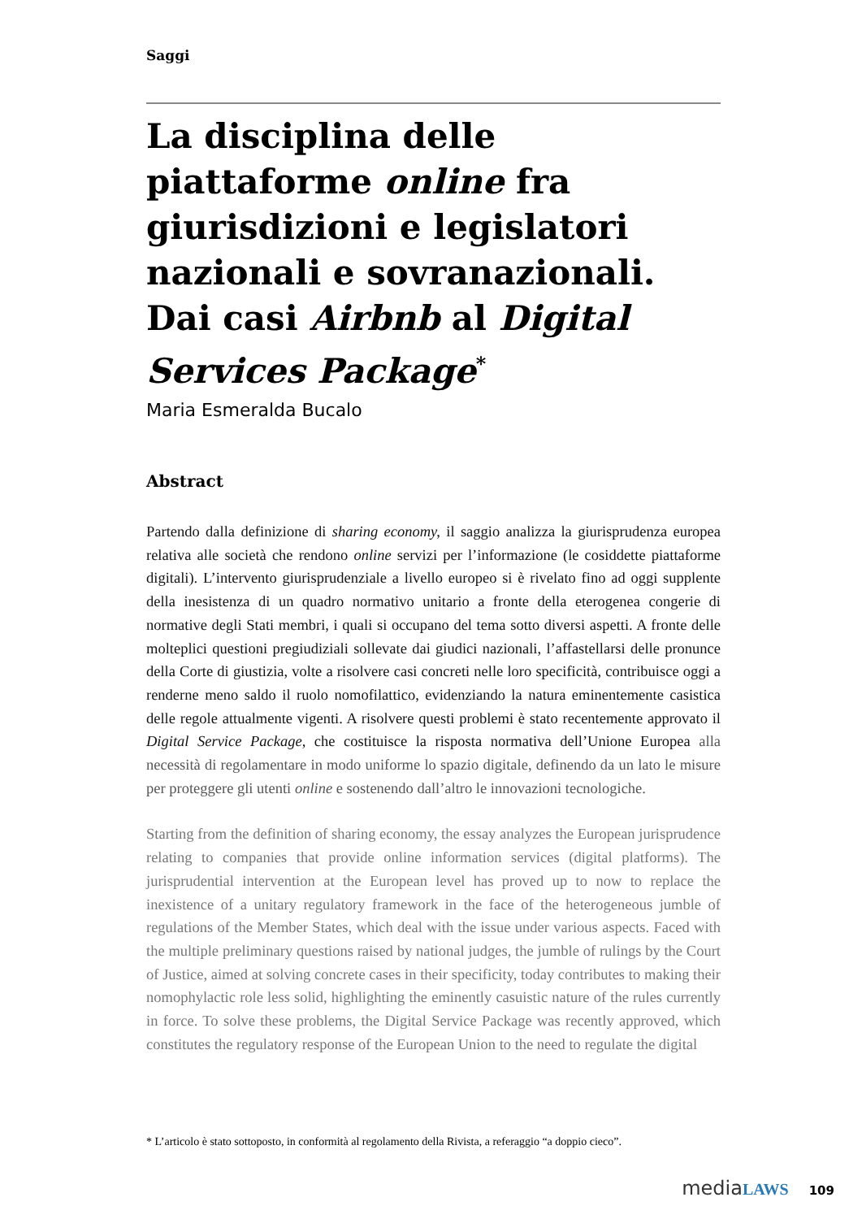Saggi
La disciplina delle piattaforme online fra giurisdizioni e legislatori nazionali e sovranazionali. Dai casi Airbnb al Digital Services Package<sup>*</sup>
Maria Esmeralda Bucalo
Abstract
Partendo dalla definizione di sharing economy, il saggio analizza la giurisprudenza europea relativa alle società che rendono online servizi per l’informazione (le cosiddette piattaforme digitali). L’intervento giurisprudenziale a livello europeo si è rivelato fino ad oggi supplente della inesistenza di un quadro normativo unitario a fronte della eterogenea congerie di normative degli Stati membri, i quali si occupano del tema sotto diversi aspetti. A fronte delle molteplici questioni pregiudiziali sollevate dai giudici nazionali, l’affastellarsi delle pronunce della Corte di giustizia, volte a risolvere casi concreti nelle loro specificità, contribuisce oggi a renderne meno saldo il ruolo nomofilattico, evidenziando la natura eminentemente casistica delle regole attualmente vigenti. A risolvere questi problemi è stato recentemente approvato il Digital Service Package, che costituisce la risposta normativa dell’Unione Europea alla necessità di regolamentare in modo uniforme lo spazio digitale, definendo da un lato le misure per proteggere gli utenti online e sostenendo dall’altro le innovazioni tecnologiche.
Starting from the definition of sharing economy, the essay analyzes the European jurisprudence relating to companies that provide online information services (digital platforms). The jurisprudential intervention at the European level has proved up to now to replace the inexistence of a unitary regulatory framework in the face of the heterogeneous jumble of regulations of the Member States, which deal with the issue under various aspects. Faced with the multiple preliminary questions raised by national judges, the jumble of rulings by the Court of Justice, aimed at solving concrete cases in their specificity, today contributes to making their nomophylactic role less solid, highlighting the eminently casuistic nature of the rules currently in force. To solve these problems, the Digital Service Package was recently approved, which constitutes the regulatory response of the European Union to the need to regulate the digital
* L’articolo è stato sottoposto, in conformità al regolamento della Rivista, a referaggio “a doppio cieco”.
media LAWS 109